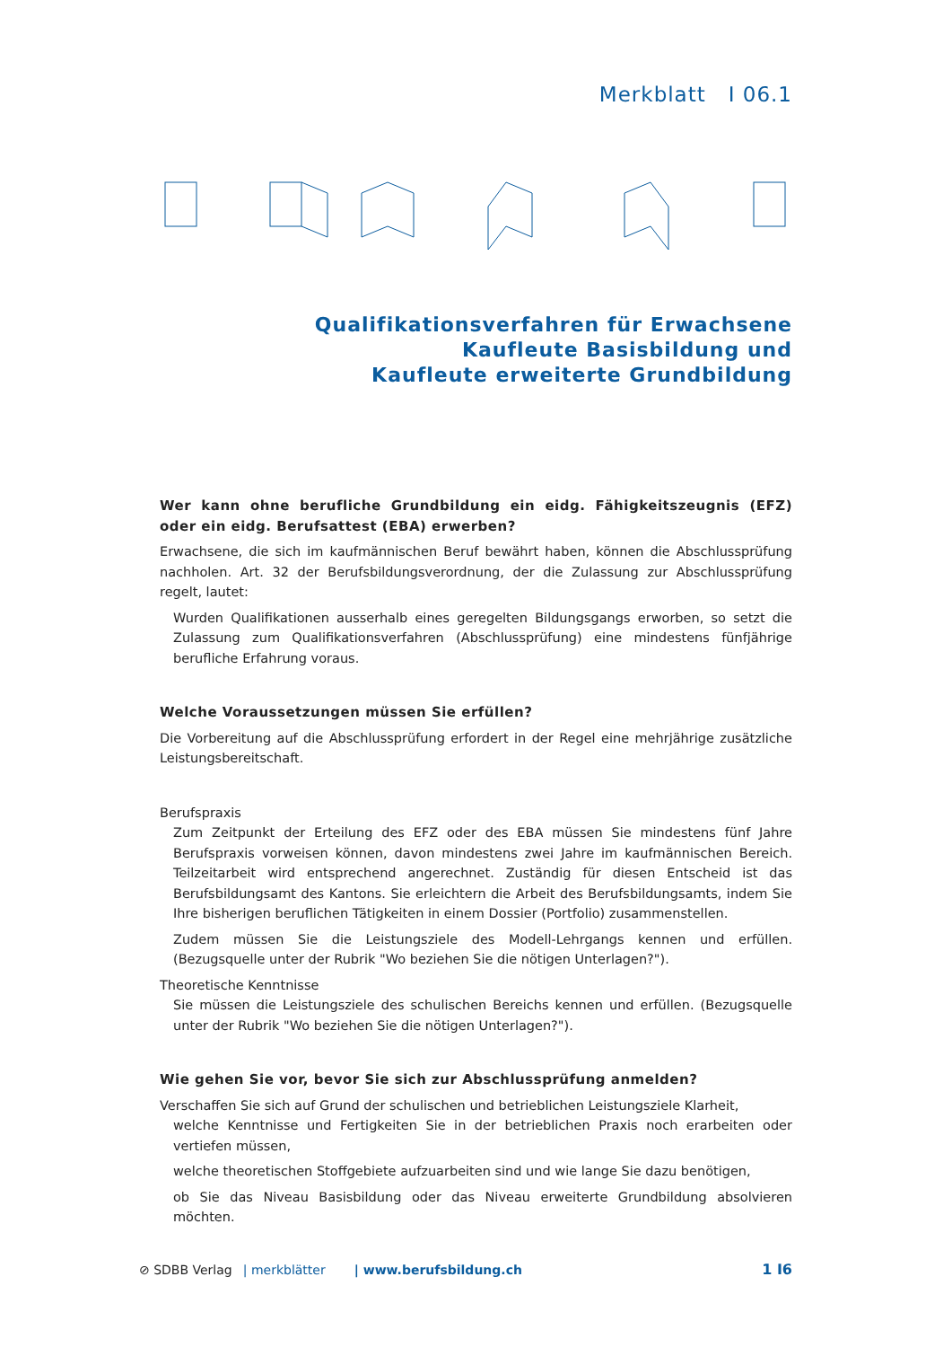Merkblatt I 06.1
Qualifikationsverfahren für Erwachsene
Kaufleute Basisbildung und
Kaufleute erweiterte Grundbildung
Wer kann ohne berufliche Grundbildung ein eidg. Fähigkeitszeugnis (EFZ) oder ein eidg. Berufsattest (EBA) erwerben?
Erwachsene, die sich im kaufmännischen Beruf bewährt haben, können die Abschlussprüfung nachholen. Art. 32 der Berufsbildungsverordnung, der die Zulassung zur Abschlussprüfung regelt, lautet:
Wurden Qualifikationen ausserhalb eines geregelten Bildungsgangs erworben, so setzt die Zulassung zum Qualifikationsverfahren (Abschlussprüfung) eine mindestens fünfjährige berufliche Erfahrung voraus.
Welche Voraussetzungen müssen Sie erfüllen?
Die Vorbereitung auf die Abschlussprüfung erfordert in der Regel eine mehrjährige zusätzliche Leistungsbereitschaft.
Berufspraxis
Zum Zeitpunkt der Erteilung des EFZ oder des EBA müssen Sie mindestens fünf Jahre Berufspraxis vorweisen können, davon mindestens zwei Jahre im kaufmännischen Bereich. Teilzeitarbeit wird entsprechend angerechnet. Zuständig für diesen Entscheid ist das Berufsbildungsamt des Kantons. Sie erleichtern die Arbeit des Berufsbildungsamts, indem Sie Ihre bisherigen beruflichen Tätigkeiten in einem Dossier (Portfolio) zusammenstellen.
Zudem müssen Sie die Leistungsziele des Modell-Lehrgangs kennen und erfüllen. (Bezugsquelle unter der Rubrik "Wo beziehen Sie die nötigen Unterlagen?").
Theoretische Kenntnisse
Sie müssen die Leistungsziele des schulischen Bereichs kennen und erfüllen. (Bezugsquelle unter der Rubrik "Wo beziehen Sie die nötigen Unterlagen?").
Wie gehen Sie vor, bevor Sie sich zur Abschlussprüfung anmelden?
Verschaffen Sie sich auf Grund der schulischen und betrieblichen Leistungsziele Klarheit,
welche Kenntnisse und Fertigkeiten Sie in der betrieblichen Praxis noch erarbeiten oder vertiefen müssen,
welche theoretischen Stoffgebiete aufzuarbeiten sind und wie lange Sie dazu benötigen,
ob Sie das Niveau Basisbildung oder das Niveau erweiterte Grundbildung absolvieren möchten.
⊘ SDBB Verlag | merkblätter | www.berufsbildung.ch 1 I6